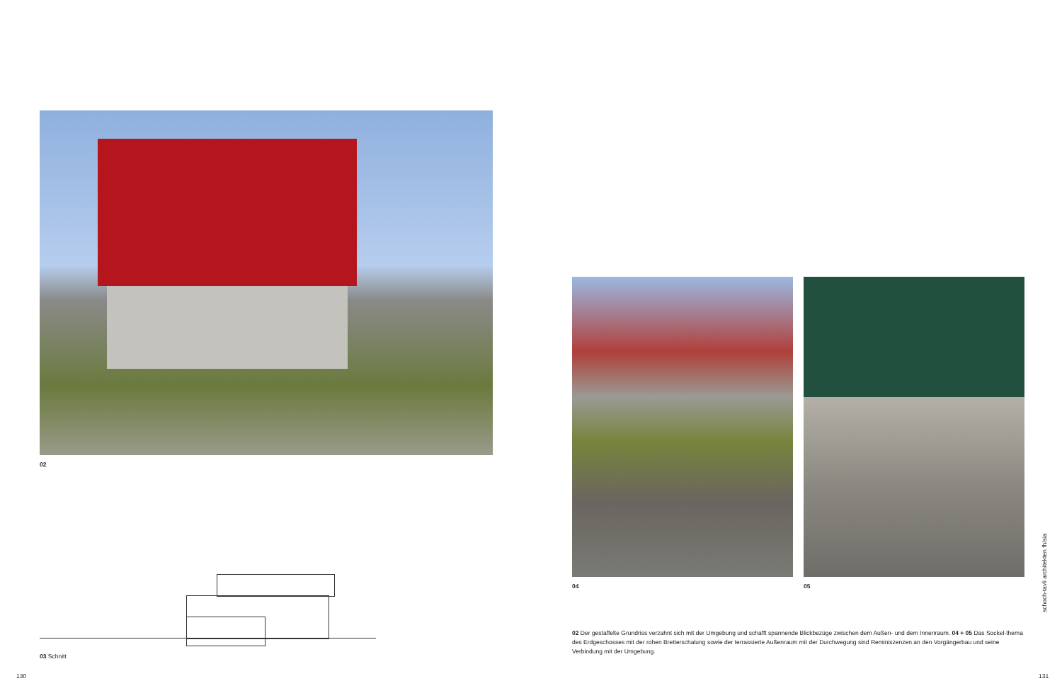02
03 Schnitt
04 05
02 Der gestaffelte Grundriss verzahnt sich mit der Umgebung und schafft spannende Blickbezüge zwischen dem Außen- und dem Innenraum. 04 + 05 Das Sockel-thema des Erdgeschosses mit der rohen Bretterschalung sowie der terrassierte Außenraum mit der Durchwegung sind Reminiszenzen an den Vorgängerbau und seine Verbindung mit der Umgebung.
schoch-tavli architekten fh/sia
130 131